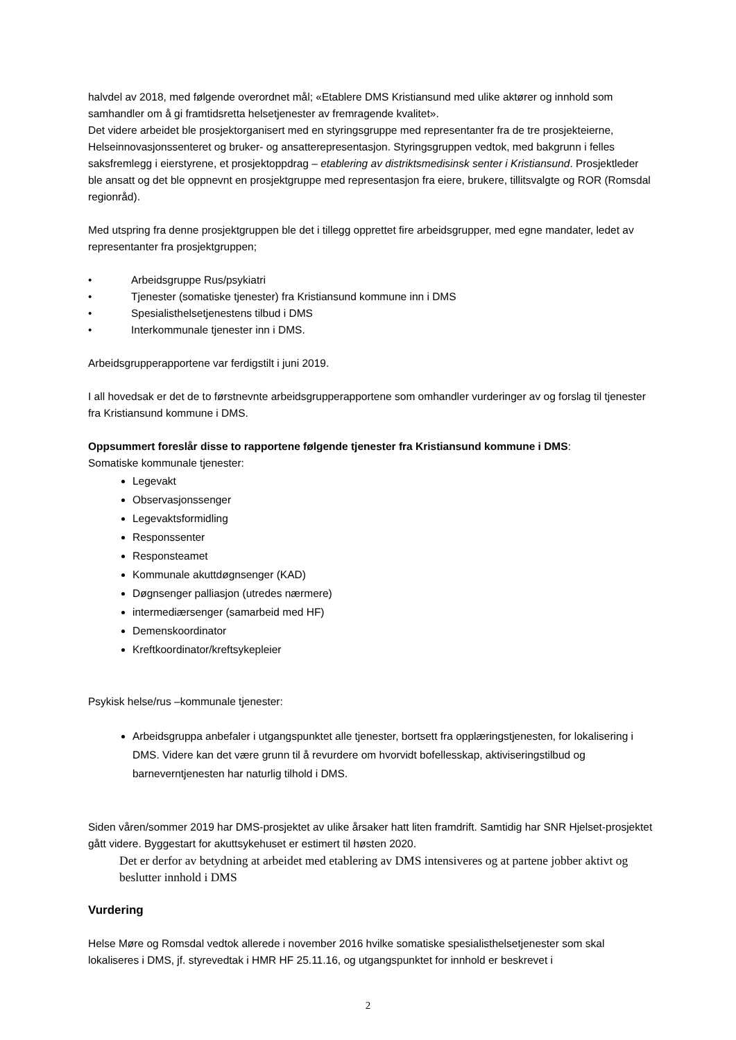halvdel av 2018, med følgende overordnet mål; «Etablere DMS Kristiansund med ulike aktører og innhold som samhandler om å gi framtidsretta helsetjenester av fremragende kvalitet».
Det videre arbeidet ble prosjektorganisert med en styringsgruppe med representanter fra de tre prosjekteierne, Helseinnovasjonssenteret og bruker- og ansatterepresentasjon. Styringsgruppen vedtok, med bakgrunn i felles saksfremlegg i eierstyrene, et prosjektoppdrag – etablering av distriktsmedisinsk senter i Kristiansund. Prosjektleder ble ansatt og det ble oppnevnt en prosjektgruppe med representasjon fra eiere, brukere, tillitsvalgte og ROR (Romsdal regionråd).
Med utspring fra denne prosjektgruppen ble det i tillegg opprettet fire arbeidsgrupper, med egne mandater, ledet av representanter fra prosjektgruppen;
• Arbeidsgruppe Rus/psykiatri
• Tjenester (somatiske tjenester) fra Kristiansund kommune inn i DMS
• Spesialisthelsetjenestens tilbud i DMS
• Interkommunale tjenester inn i DMS.
Arbeidsgrupperapportene var ferdigstilt i juni 2019.
I all hovedsak er det de to førstnevnte arbeidsgrupperapportene som omhandler vurderinger av og forslag til tjenester fra Kristiansund kommune i DMS.
Oppsummert foreslår disse to rapportene følgende tjenester fra Kristiansund kommune i DMS:
Somatiske kommunale tjenester:
Legevakt
Observasjonssenger
Legevaktsformidling
Responssenter
Responsteamet
Kommunale akuttdøgnsenger (KAD)
Døgnsenger palliasjon (utredes nærmere)
intermediærsenger (samarbeid med HF)
Demenskoordinator
Kreftkoordinator/kreftsykepleier
Psykisk helse/rus –kommunale tjenester:
Arbeidsgruppa anbefaler i utgangspunktet alle tjenester, bortsett fra opplæringstjenesten, for lokalisering i DMS. Videre kan det være grunn til å revurdere om hvorvidt bofellesskap, aktiviseringstilbud og barneverntjenesten har naturlig tilhold i DMS.
Siden våren/sommer 2019 har DMS-prosjektet av ulike årsaker hatt liten framdrift. Samtidig har SNR Hjelset-prosjektet gått videre. Byggestart for akuttsykehuset er estimert til høsten 2020.
Det er derfor av betydning at arbeidet med etablering av DMS intensiveres og at partene jobber aktivt og beslutter innhold i DMS
Vurdering
Helse Møre og Romsdal vedtok allerede i november 2016 hvilke somatiske spesialisthelsetjenester som skal lokaliseres i DMS, jf. styrevedtak i HMR HF 25.11.16, og utgangspunktet for innhold er beskrevet i
2